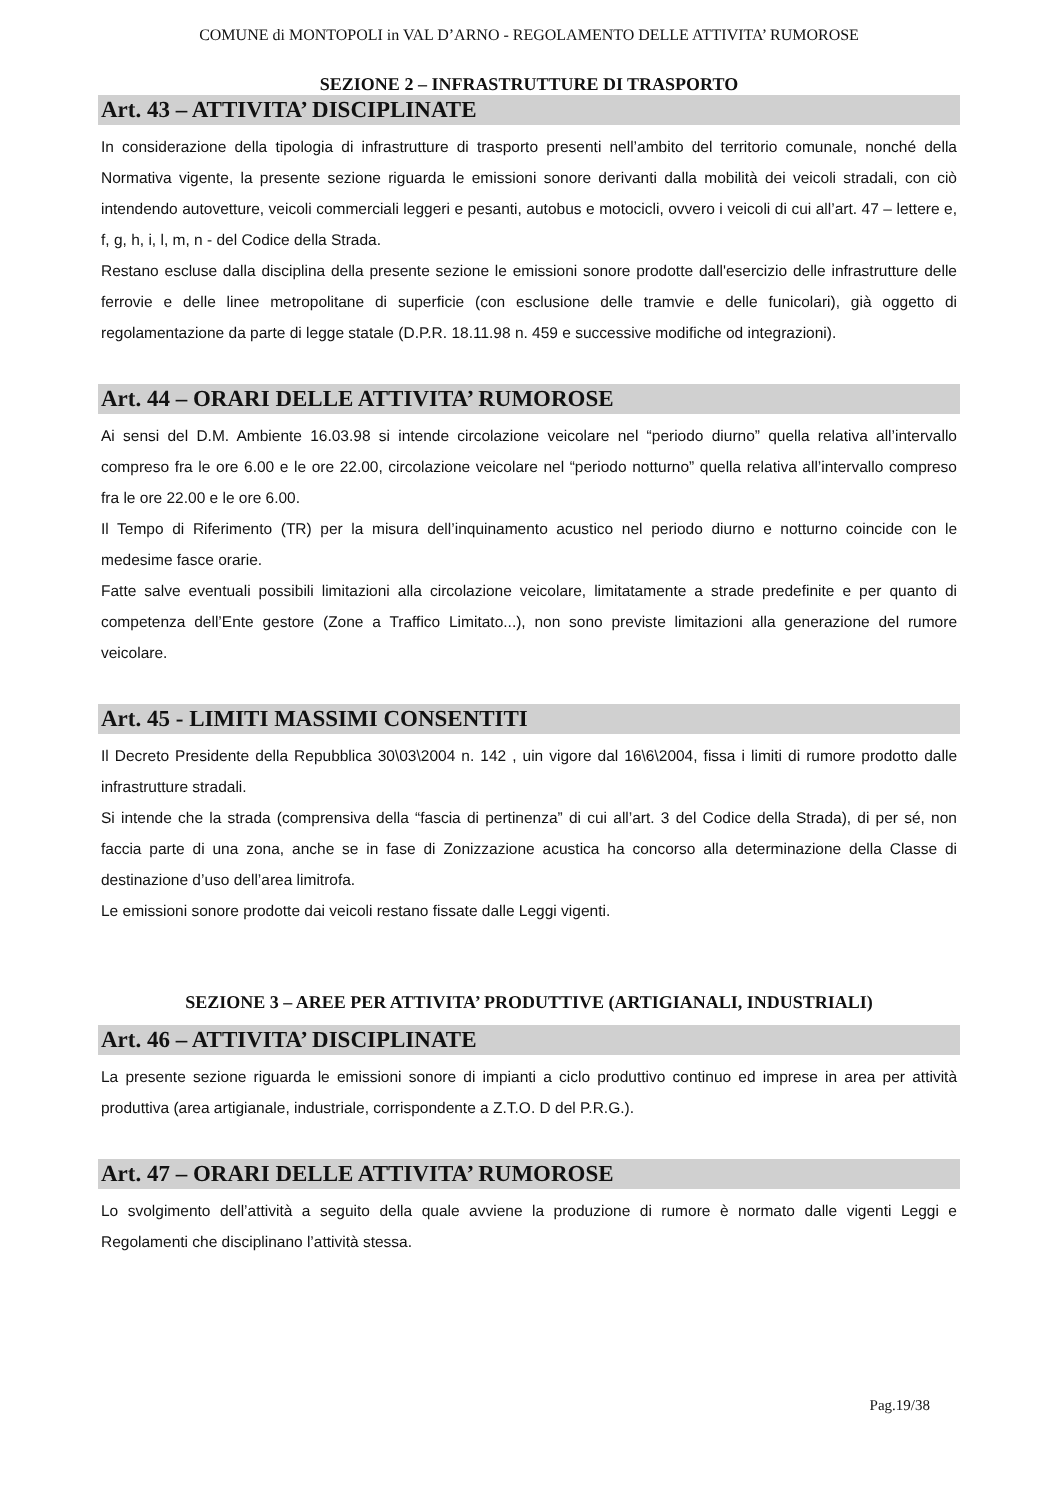COMUNE di MONTOPOLI in VAL D’ARNO - REGOLAMENTO DELLE ATTIVITA’ RUMOROSE
SEZIONE 2 – INFRASTRUTTURE DI TRASPORTO
Art. 43 – ATTIVITA’ DISCIPLINATE
In considerazione della tipologia di infrastrutture di trasporto presenti nell’ambito del territorio comunale, nonché della Normativa vigente, la presente sezione riguarda le emissioni sonore derivanti dalla mobilità dei veicoli stradali, con ciò intendendo autovetture, veicoli commerciali leggeri e pesanti, autobus e motocicli, ovvero i veicoli di cui all’art. 47 – lettere e, f, g, h, i, l, m, n - del Codice della Strada.
Restano escluse dalla disciplina della presente sezione le emissioni sonore prodotte dall'esercizio delle infrastrutture delle ferrovie e delle linee metropolitane di superficie (con esclusione delle tramvie e delle funicolari), già oggetto di regolamentazione da parte di legge statale (D.P.R. 18.11.98 n. 459 e successive modifiche od integrazioni).
Art. 44 – ORARI DELLE ATTIVITA’ RUMOROSE
Ai sensi del D.M. Ambiente 16.03.98 si intende circolazione veicolare nel “periodo diurno” quella relativa all’intervallo compreso fra le ore 6.00 e le ore 22.00, circolazione veicolare nel “periodo notturno” quella relativa all’intervallo compreso fra le ore 22.00 e le ore 6.00.
Il Tempo di Riferimento (TR) per la misura dell’inquinamento acustico nel periodo diurno e notturno coincide con le medesime fasce orarie.
Fatte salve eventuali possibili limitazioni alla circolazione veicolare, limitatamente a strade predefinite e per quanto di competenza dell’Ente gestore (Zone a Traffico Limitato...), non sono previste limitazioni alla generazione del rumore veicolare.
Art. 45 - LIMITI MASSIMI CONSENTITI
Il Decreto Presidente della Repubblica 30\03\2004 n. 142 , uin vigore dal 16\6\2004, fissa i limiti di rumore prodotto dalle infrastrutture stradali.
Si intende che la strada (comprensiva della “fascia di pertinenza” di cui all’art. 3 del Codice della Strada), di per sé, non faccia parte di una zona, anche se in fase di Zonizzazione acustica ha concorso alla determinazione della Classe di destinazione d’uso dell’area limitrofa.
Le emissioni sonore prodotte dai veicoli restano fissate dalle Leggi vigenti.
SEZIONE 3 – AREE PER ATTIVITA’ PRODUTTIVE (ARTIGIANALI, INDUSTRIALI)
Art. 46 – ATTIVITA’ DISCIPLINATE
La presente sezione riguarda le emissioni sonore di impianti a ciclo produttivo continuo ed imprese in area per attività produttiva (area artigianale, industriale, corrispondente a Z.T.O. D del P.R.G.).
Art. 47 – ORARI DELLE ATTIVITA’ RUMOROSE
Lo svolgimento dell’attività a seguito della quale avviene la produzione di rumore è normato dalle vigenti Leggi e Regolamenti che disciplinano l’attività stessa.
Pag.19/38